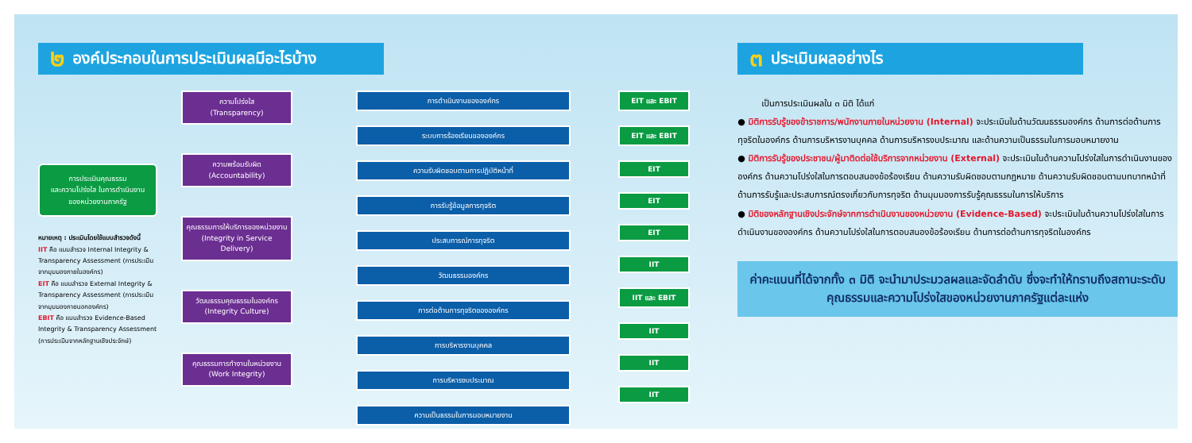๒ องค์ประกอบในการประเมินผลมีอะไรบ้าง
การประเมินคุณธรรม
และความโปร่งใส ในการดำเนินงาน
ของหน่วยงานภาครัฐ
หมายเหตุ : ประเมินโดยใช้แบบสำรวจดังนี้
IIT คือ แบบสำรวจ Internal Integrity & Transparency Assessment (การประเมินจากมุมมองภายในองค์กร)
EIT คือ แบบสำรวจ External Integrity & Transparency Assessment (การประเมินจากมุมมองภายนอกองค์กร)
EBIT คือ แบบสำรวจ Evidence-Based Integrity & Transparency Assessment (การประเมินจากหลักฐานเชิงประจักษ์)
ความโปร่งใส
(Transparency)
ความพร้อมรับผิด
(Accountability)
คุณธรรมการให้บริการของหน่วยงาน
(Integrity in Service Delivery)
วัฒนธรรมคุณธรรมในองค์กร
(Integrity Culture)
คุณธรรมการทำงานในหน่วยงาน
(Work Integrity)
การดำเนินงานขององค์กร
ระบบการร้องเรียนขององค์กร
ความรับผิดชอบตามการปฏิบัติหน้าที่
การรับรู้ข้อมูลการทุจริต
ประสบการณ์การทุจริต
วัฒนธรรมองค์กร
การต่อต้านการทุจริตขององค์กร
การบริหารงานบุคคล
การบริหารงบประมาณ
ความเป็นธรรมในการมอบหมายงาน
EIT และ EBIT
EIT และ EBIT
EIT
EIT
EIT
IIT
IIT และ EBIT
IIT
IIT
IIT
๓ ประเมินผลอย่างไร
เป็นการประเมินผลใน ๓ มิติ ได้แก่
● มิติการรับรู้ของข้าราชการ/พนักงานภายในหน่วยงาน (Internal) จะประเมินในด้านวัฒนธรรมองค์กร ด้านการต่อต้านการทุจริตในองค์กร ด้านการบริหารงานบุคคล ด้านการบริหารงบประมาณ และด้านความเป็นธรรมในการมอบหมายงาน
● มิติการรับรู้ของประชาชน/ผู้มาติดต่อใช้บริการจากหน่วยงาน (External) จะประเมินในด้านความโปร่งใสในการดำเนินงานขององค์กร ด้านความโปร่งใสในการตอบสนองข้อร้องเรียน ด้านความรับผิดชอบตามกฎหมาย ด้านความรับผิดชอบตามบทบาทหน้าที่ ด้านการรับรู้และประสบการณ์ตรงเกี่ยวกับการทุจริต ด้านมุมมองการรับรู้คุณธรรมในการให้บริการ
● มิติของหลักฐานเชิงประจักษ์จากการดำเนินงานของหน่วยงาน (Evidence-Based) จะประเมินในด้านความโปร่งใสในการดำเนินงานขององค์กร ด้านความโปร่งใสในการตอบสนองข้อร้องเรียน ด้านการต่อต้านการทุจริตในองค์กร
ค่าคะแนนที่ได้จากทั้ง ๓ มิติ จะนำมาประมวลผลและจัดลำดับ ซึ่งจะทำให้ทราบถึงสถานะระดับคุณธรรมและความโปร่งใสของหน่วยงานภาครัฐแต่ละแห่ง